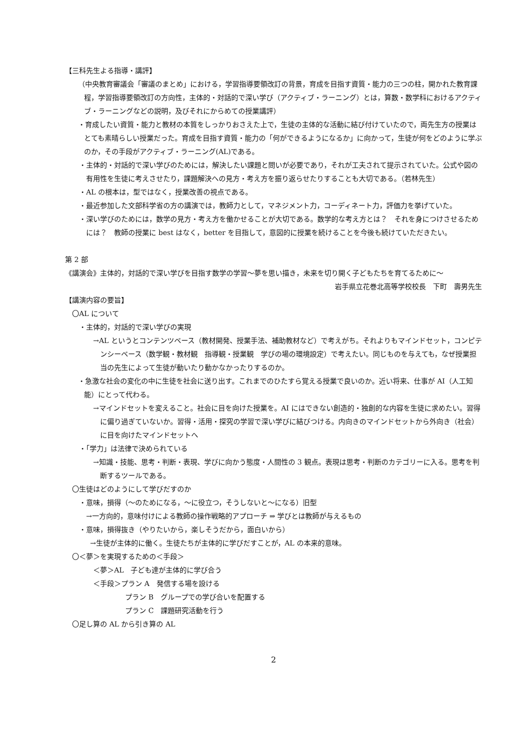【三科先生よる指導・講評】
（中央教育審議会「審議のまとめ」における，学習指導要領改訂の背景，育成を目指す資質・能力の三つの柱，開かれた教育課程，学習指導要領改訂の方向性，主体的・対話的で深い学び（アクティブ・ラーニング）とは，算数・数学科におけるアクティブ・ラーニングなどの説明，及びそれにからめての授業講評）
・育成したい資質・能力と教材の本質をしっかりおさえた上で，生徒の主体的な活動に結び付けていたので，両先生方の授業はとても素晴らしい授業だった。育成を目指す資質・能力の「何ができるようになるか」に向かって，生徒が何をどのように学ぶのか，その手段がアクティブ・ラーニング(AL)である。
・主体的・対話的で深い学びのためには，解決したい課題と問いが必要であり，それが工夫されて提示されていた。公式や図の有用性を生徒に考えさせたり，課題解決への見方・考え方を振り返らせたりすることも大切である。（若林先生）
・AL の根本は，型ではなく，授業改善の視点である。
・最近参加した文部科学省の方の講演では，教師力として，マネジメント力，コーディネート力，評価力を挙げていた。
・深い学びのためには，数学の見方・考え方を働かせることが大切である。数学的な考え方とは？　それを身につけさせるためには？　教師の授業に best はなく，better を目指して，意図的に授業を続けることを今後も続けていただきたい。
第 2 部
《講演会》主体的，対話的で深い学びを目指す数学の学習～夢を思い描き，未来を切り開く子どもたちを育てるために～
岩手県立花巻北高等学校校長　下町　壽男先生
【講演内容の要旨】
〇AL について
・主体的，対話的で深い学びの実現
→AL というとコンテンツベース（教材開発、授業手法、補助教材など）で考えがち。それよりもマインドセット，コンピテンシーベース（数学観・教材観　指導観・授業観　学びの場の環境設定）で考えたい。同じものを与えても，なぜ授業担当の先生によって生徒が動いたり動かなかったりするのか。
・急激な社会の変化の中に生徒を社会に送り出す。これまでのひたすら覚える授業で良いのか。近い将来、仕事が AI（人工知能）にとって代わる。
→マインドセットを変えること。社会に目を向けた授業を。AI にはできない創造的・独創的な内容を生徒に求めたい。習得に偏り過ぎていないか。習得・活用・探究の学習で深い学びに結びつける。内向きのマインドセットから外向き（社会）に目を向けたマインドセットへ
・「学力」は法律で決められている
→知識・技能、思考・判断・表現、学びに向かう態度・人間性の 3 観点。表現は思考・判断のカテゴリーに入る。思考を判断するツールである。
〇生徒はどのようにして学びだすのか
・意味，損得（～のためになる，～に役立つ，そうしないと～になる）旧型
→一方向的，意味付けによる教師の操作戦略的アプローチ ⇒ 学びとは教師が与えるもの
・意味，損得抜き（やりたいから，楽しそうだから，面白いから）
→生徒が主体的に働く。生徒たちが主体的に学びだすことが，AL の本来的意味。
〇＜夢＞を実現するための＜手段＞
＜夢＞AL　子ども達が主体的に学び合う
＜手段＞プラン A　発信する場を設ける
プラン B　グループでの学び合いを配置する
プラン C　課題研究活動を行う
〇足し算の AL から引き算の AL
2